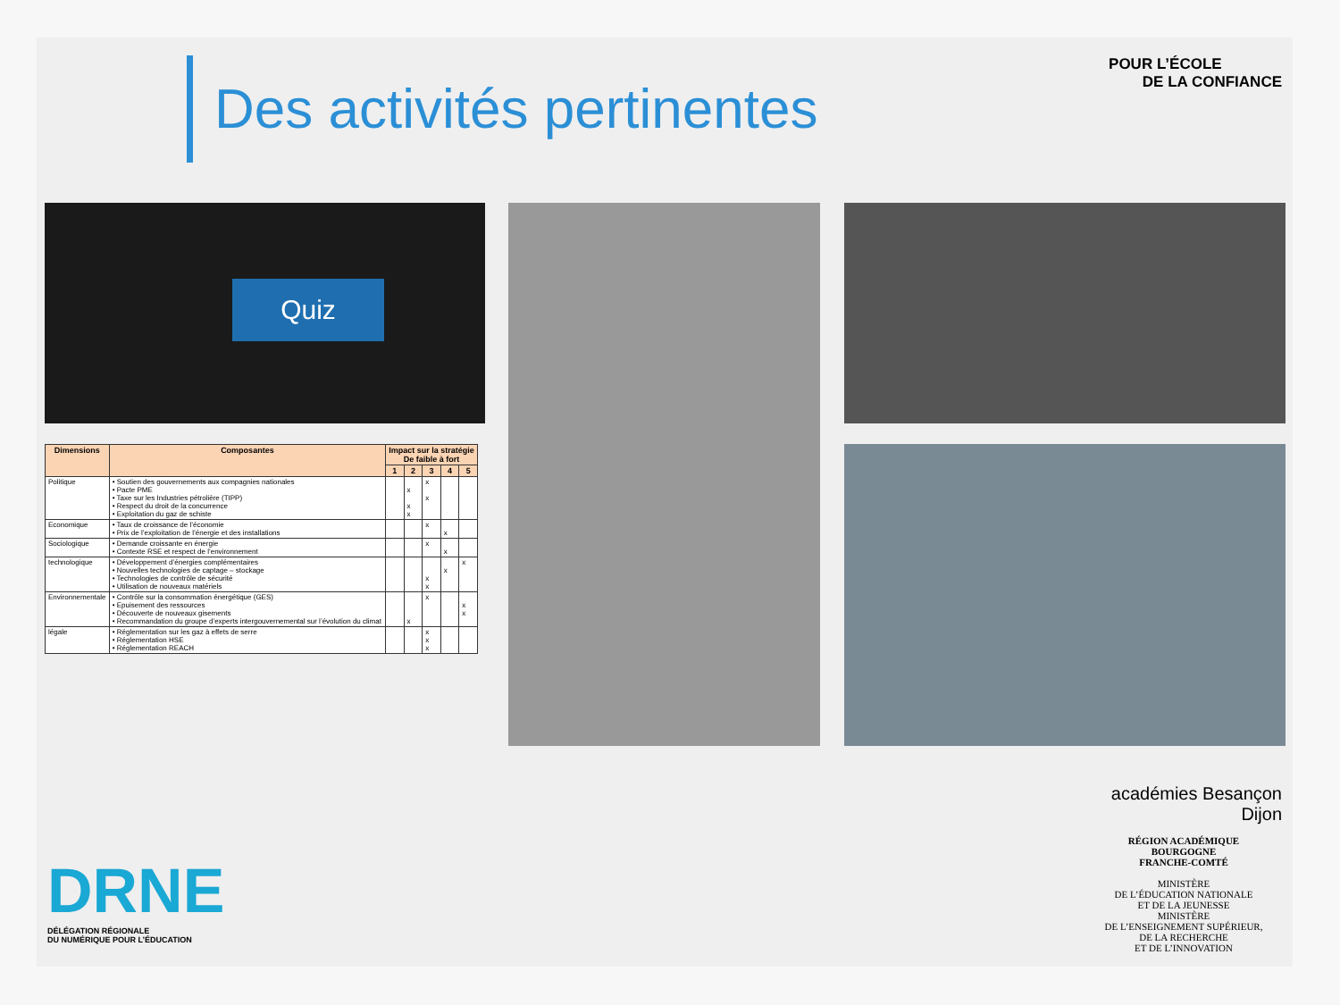Des activités pertinentes
POUR L’ÉCOLE
DE LA CONFIANCE
Quiz
| Dimensions | Composantes | Impact sur la stratégie De faible à fort | | | | |
| --- | --- | --- | --- | --- | --- | --- |
| | | 1 | 2 | 3 | 4 | 5 |
| Politique | • Soutien des gouvernements aux compagnies nationales • Pacte PME • Taxe sur les Industries pétrolière (TIPP) • Respect du droit de la concurrence • Exploitation du gaz de schiste | | x x x | x x | | |
| Economique | • Taux de croissance de l’économie • Prix de l’exploitation de l’énergie et des installations | | | x | x | |
| Sociologique | • Demande croissante en énergie • Contexte RSE et respect de l’environnement | | | x | x | |
| technologique | • Développement d’énergies complémentaires • Nouvelles technologies de captage – stockage • Technologies de contrôle de sécurité • Utilisation de nouveaux matériels | | | x x | x | x |
| Environnementale | • Contrôle sur la consommation énergétique (GES) • Epuisement des ressources • Découverte de nouveaux gisements • Recommandation du groupe d’experts intergouvernemental sur l’évolution du climat | | x | x | | x x |
| légale | • Réglementation sur les gaz à effets de serre • Réglementation HSE • Réglementation REACH | | | x x x | | |
DRNE
DÉLÉGATION RÉGIONALE
DU NUMÉRIQUE POUR L’ÉDUCATION
académies Besançon Dijon
RÉGION ACADÉMIQUE
BOURGOGNE
FRANCHE-COMTÉ
MINISTÈRE
DE L’ÉDUCATION NATIONALE
ET DE LA JEUNESSE
MINISTÈRE
DE L’ENSEIGNEMENT SUPÉRIEUR,
DE LA RECHERCHE
ET DE L’INNOVATION